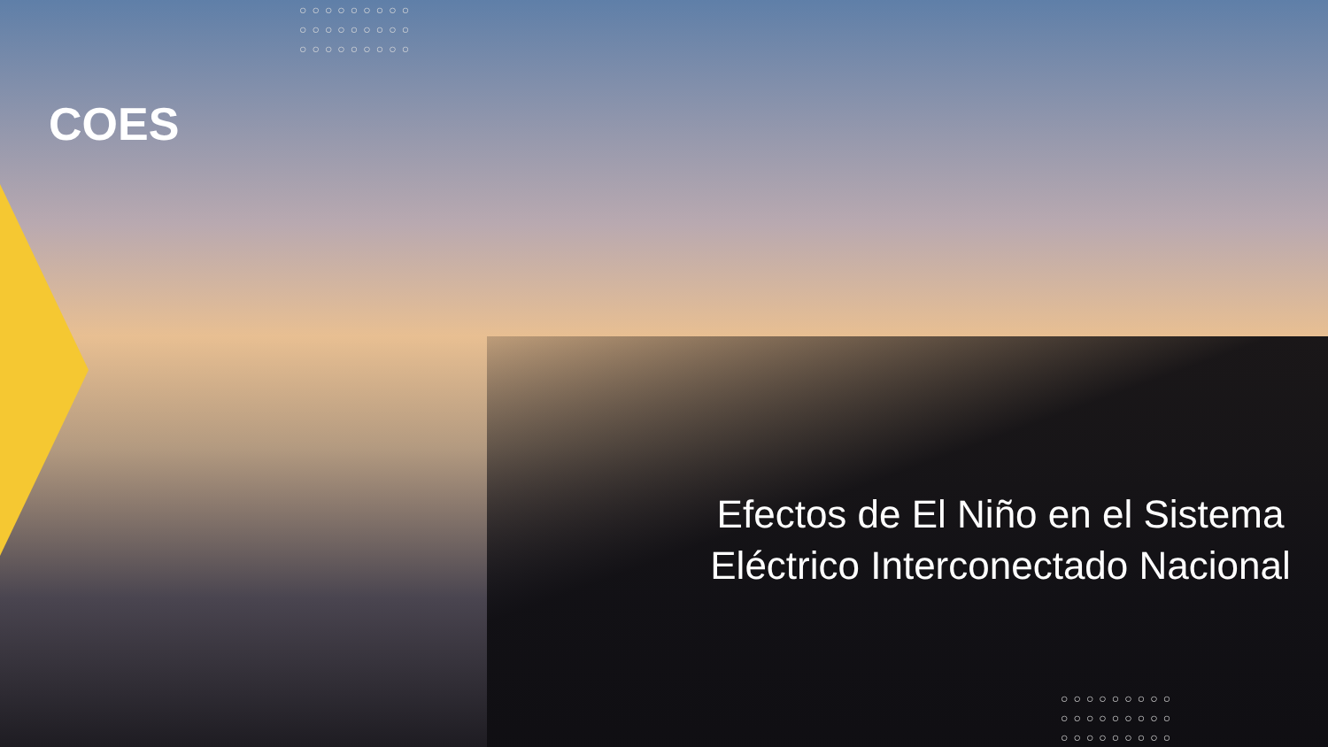COES
○○○○○○○○○
○○○○○○○○○
○○○○○○○○○
Efectos de El Niño en el Sistema Eléctrico Interconectado Nacional
○○○○○○○○○
○○○○○○○○○
○○○○○○○○○